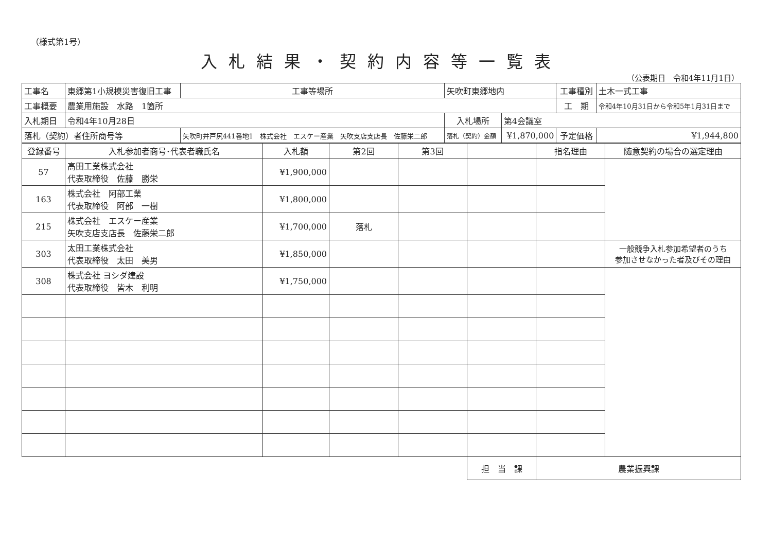（様式第1号）
入札結果・契約内容等一覧表
（公表期日　令和4年11月1日）
| 工事名 | 東郷第1小規模災害復旧工事 | | 工事等場所 | 矢吹町東郷地内 | | 工事種別 | 土木一式工事 |
| 工事概要 | 農業用施設 水路 1箇所 | | | | | 工 期 | 令和4年10月31日から令和5年1月31日まで |
| 入札期日 | 令和4年10月28日 | | | 入札場所 | 第4会議室 | | |
| 落札（契約）者住所商号等 | | 矢吹町井戸尻441番地1 株式会社 エスケー産業 矢吹支店支店長 佐藤栄二郎 | | 落札（契約）金額 | ¥1,870,000 | 予定価格 | ¥1,944,800 |
| 登録番号 | 入札参加者商号･代表者職氏名 | 入札額 | 第2回 | 第3回 | | 指名理由 | 随意契約の場合の選定理由 |
| --- | --- | --- | --- | --- | --- | --- | --- |
| 57 | 高田工業株式会社 代表取締役 佐藤 勝栄 | ¥1,900,000 | | | | | |
| 163 | 株式会社 阿部工業 代表取締役 阿部 一樹 | ¥1,800,000 | | | | | |
| 215 | 株式会社 エスケー産業 矢吹支店支店長 佐藤栄二郎 | ¥1,700,000 | 落札 | | | | |
| 303 | 太田工業株式会社 代表取締役 太田 美男 | ¥1,850,000 | | | | | 一般競争入札参加希望者のうち 参加させなかった者及びその理由 |
| 308 | 株式会社 ヨシダ建設 代表取締役 皆木 利明 | ¥1,750,000 | | | | | |
| | | | | | 担 当 課 | 農業振興課 | |